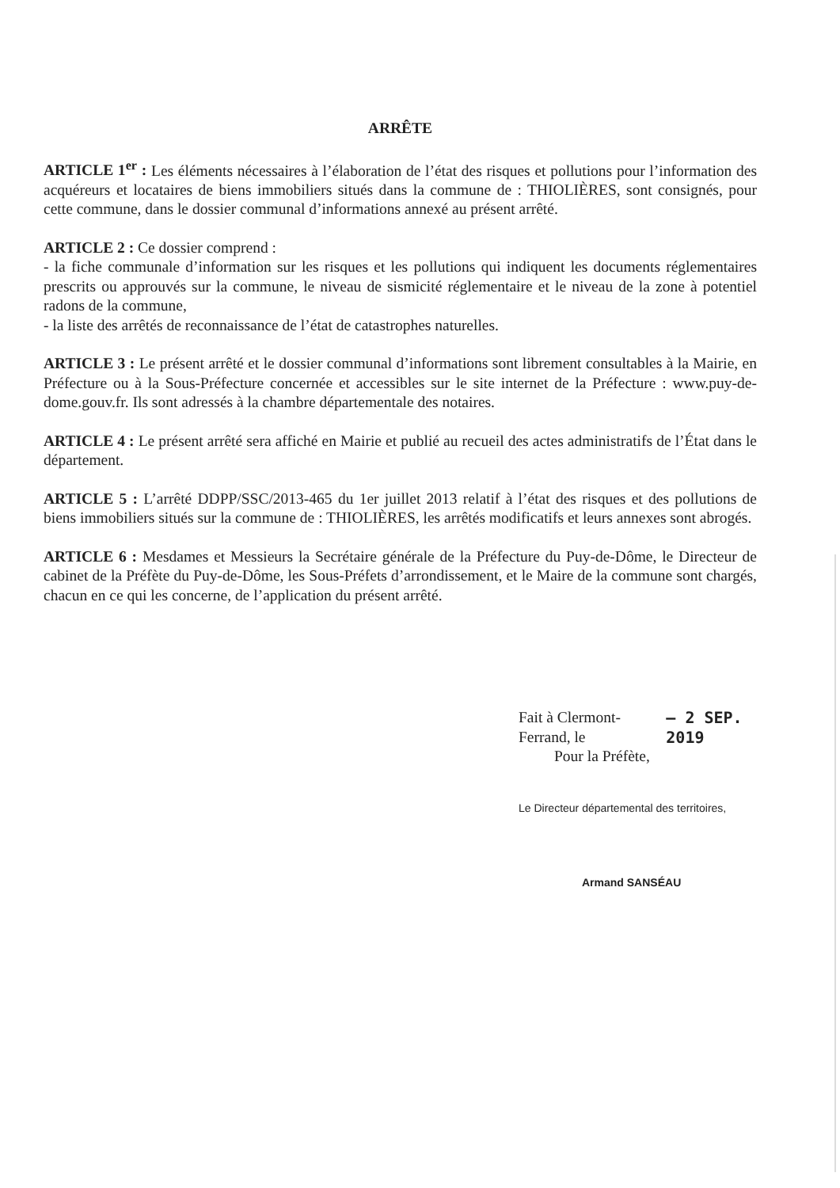ARRÊTE
ARTICLE 1<sup>er</sup> : Les éléments nécessaires à l’élaboration de l’état des risques et pollutions pour l’information des acquéreurs et locataires de biens immobiliers situés dans la commune de : THIOLIÈRES, sont consignés, pour cette commune, dans le dossier communal d’informations annexé au présent arrêté.
ARTICLE 2 : Ce dossier comprend :
- la fiche communale d’information sur les risques et les pollutions qui indiquent les documents réglementaires prescrits ou approuvés sur la commune, le niveau de sismicité réglementaire et le niveau de la zone à potentiel radons de la commune,
- la liste des arrêtés de reconnaissance de l’état de catastrophes naturelles.
ARTICLE 3 : Le présent arrêté et le dossier communal d’informations sont librement consultables à la Mairie, en Préfecture ou à la Sous-Préfecture concernée et accessibles sur le site internet de la Préfecture : www.puy-de-dome.gouv.fr. Ils sont adressés à la chambre départementale des notaires.
ARTICLE 4 : Le présent arrêté sera affiché en Mairie et publié au recueil des actes administratifs de l’État dans le département.
ARTICLE 5 : L’arrêté DDPP/SSC/2013-465 du 1er juillet 2013 relatif à l’état des risques et des pollutions de biens immobiliers situés sur la commune de : THIOLIÈRES, les arrêtés modificatifs et leurs annexes sont abrogés.
ARTICLE 6 : Mesdames et Messieurs la Secrétaire générale de la Préfecture du Puy-de-Dôme, le Directeur de cabinet de la Préfète du Puy-de-Dôme, les Sous-Préfets d’arrondissement, et le Maire de la commune sont chargés, chacun en ce qui les concerne, de l’application du présent arrêté.
Fait à Clermont-Ferrand, le – 2 SEP. 2019
Pour la Préfète,
Le Directeur départemental des territoires,
Armand SANSÉAU